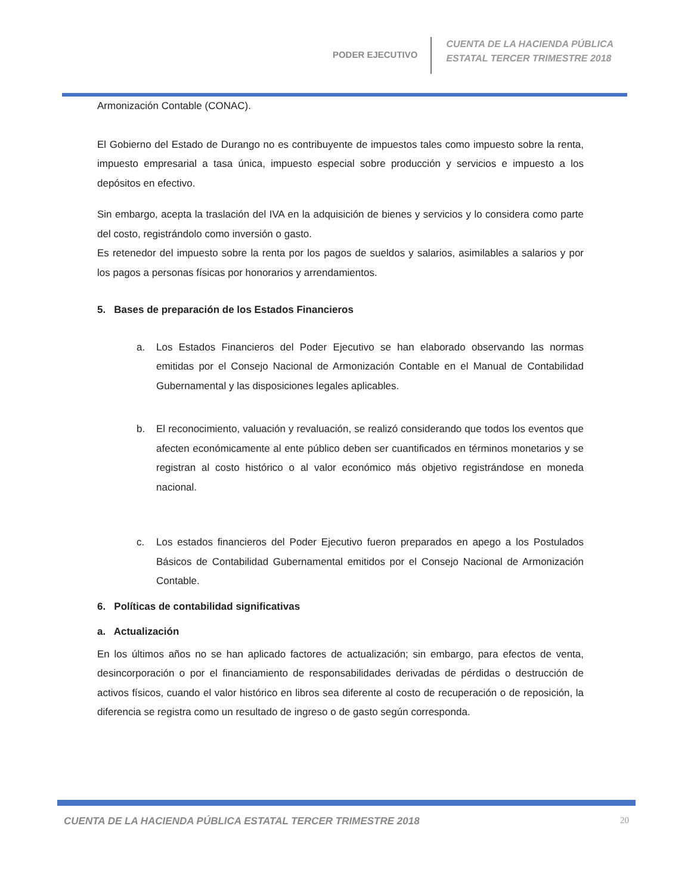PODER EJECUTIVO
CUENTA DE LA HACIENDA PÚBLICA
ESTATAL TERCER TRIMESTRE 2018
Armonización Contable (CONAC).
El Gobierno del Estado de Durango no es contribuyente de impuestos tales como impuesto sobre la renta, impuesto empresarial a tasa única, impuesto especial sobre producción y servicios e impuesto a los depósitos en efectivo.
Sin embargo, acepta la traslación del IVA en la adquisición de bienes y servicios y lo considera como parte del costo, registrándolo como inversión o gasto.
Es retenedor del impuesto sobre la renta por los pagos de sueldos y salarios, asimilables a salarios y por los pagos a personas físicas por honorarios y arrendamientos.
5. Bases de preparación de los Estados Financieros
a. Los Estados Financieros del Poder Ejecutivo se han elaborado observando las normas emitidas por el Consejo Nacional de Armonización Contable en el Manual de Contabilidad Gubernamental y las disposiciones legales aplicables.
b. El reconocimiento, valuación y revaluación, se realizó considerando que todos los eventos que afecten económicamente al ente público deben ser cuantificados en términos monetarios y se registran al costo histórico o al valor económico más objetivo registrándose en moneda nacional.
c. Los estados financieros del Poder Ejecutivo fueron preparados en apego a los Postulados Básicos de Contabilidad Gubernamental emitidos por el Consejo Nacional de Armonización Contable.
6. Políticas de contabilidad significativas
a. Actualización
En los últimos años no se han aplicado factores de actualización; sin embargo, para efectos de venta, desincorporación o por el financiamiento de responsabilidades derivadas de pérdidas o destrucción de activos físicos, cuando el valor histórico en libros sea diferente al costo de recuperación o de reposición, la diferencia se registra como un resultado de ingreso o de gasto según corresponda.
CUENTA DE LA HACIENDA PÚBLICA ESTATAL TERCER TRIMESTRE 2018 20